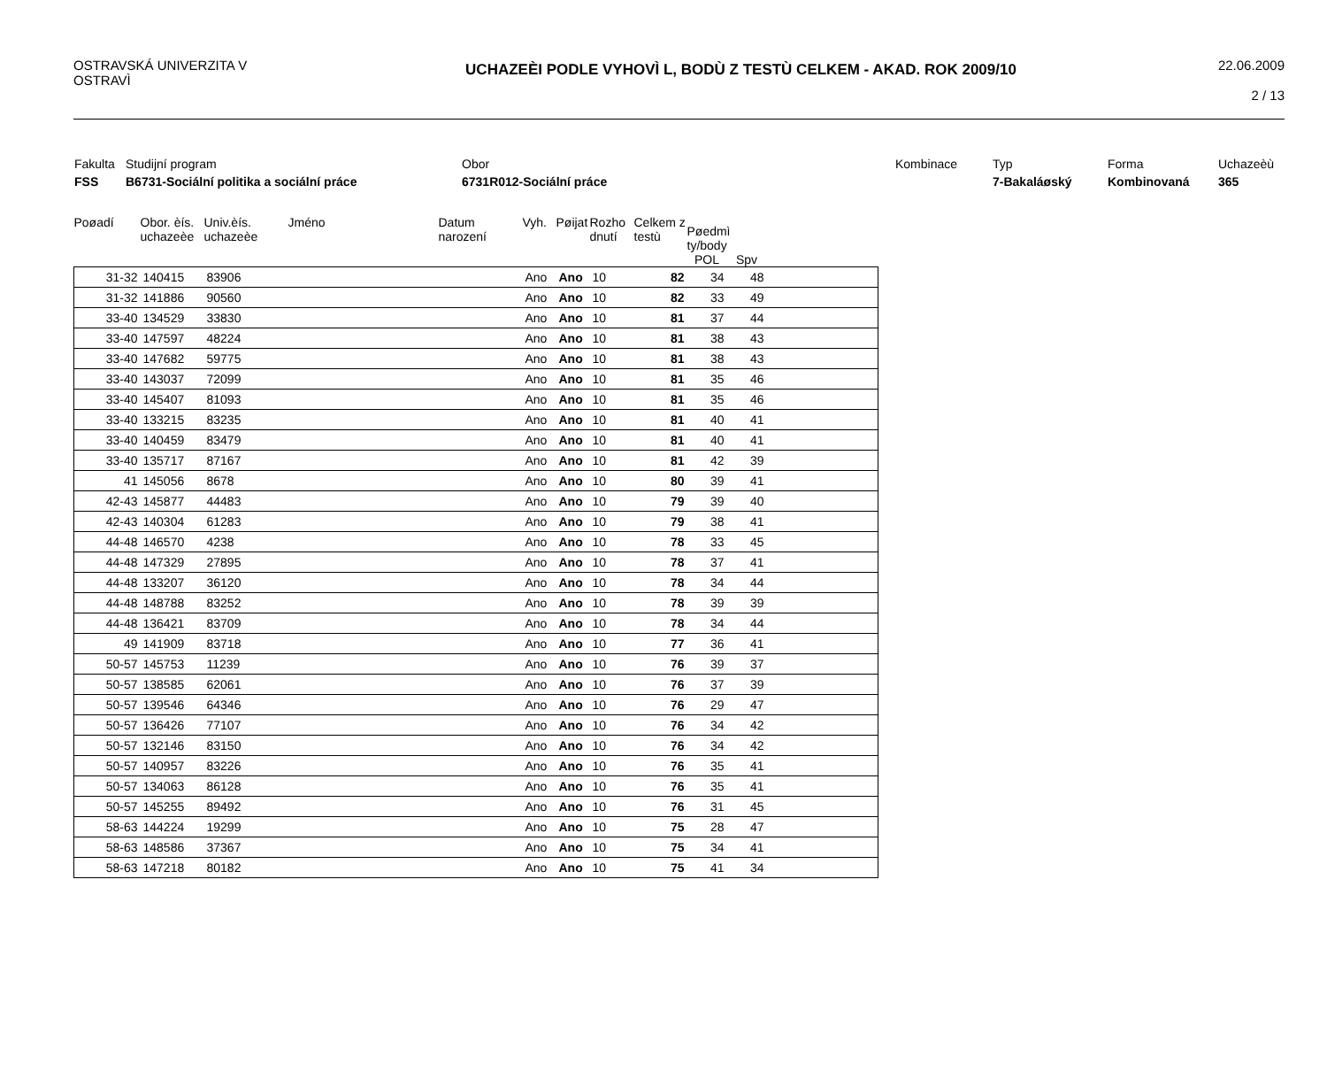OSTRAVSKÁ UNIVERZITA V OSTRAVÌ
UCHAZEÈI PODLE VYHOVÌ L, BODÙ Z TESTÙ CELKEM - AKAD. ROK 2009/10
22.06.2009
2 / 13
Fakulta
Studijní program
Obor
Kombinace
Typ
Forma
Uchazeèù
FSS
B6731-Sociální politika a sociální práce
6731R012-Sociální práce
7-Bakaláøský
Kombinovaná
365
| Poøadí | Obor. èís. uchazeèe | Univ.èís. uchazeèe | Jméno | Datum narození | Vyh. | Pøijat | Rozho dnutí | Celkem z testù | Pøedmì ty/body | | |
| | | | | | | | | | POL | Spv | |
| 31-32 | 140415 | 83906 | | | Ano | Ano | 10 | 82 | 34 | 48 | |
| 31-32 | 141886 | 90560 | | | Ano | Ano | 10 | 82 | 33 | 49 | |
| 33-40 | 134529 | 33830 | | | Ano | Ano | 10 | 81 | 37 | 44 | |
| 33-40 | 147597 | 48224 | | | Ano | Ano | 10 | 81 | 38 | 43 | |
| 33-40 | 147682 | 59775 | | | Ano | Ano | 10 | 81 | 38 | 43 | |
| 33-40 | 143037 | 72099 | | | Ano | Ano | 10 | 81 | 35 | 46 | |
| 33-40 | 145407 | 81093 | | | Ano | Ano | 10 | 81 | 35 | 46 | |
| 33-40 | 133215 | 83235 | | | Ano | Ano | 10 | 81 | 40 | 41 | |
| 33-40 | 140459 | 83479 | | | Ano | Ano | 10 | 81 | 40 | 41 | |
| 33-40 | 135717 | 87167 | | | Ano | Ano | 10 | 81 | 42 | 39 | |
| 41 | 145056 | 8678 | | | Ano | Ano | 10 | 80 | 39 | 41 | |
| 42-43 | 145877 | 44483 | | | Ano | Ano | 10 | 79 | 39 | 40 | |
| 42-43 | 140304 | 61283 | | | Ano | Ano | 10 | 79 | 38 | 41 | |
| 44-48 | 146570 | 4238 | | | Ano | Ano | 10 | 78 | 33 | 45 | |
| 44-48 | 147329 | 27895 | | | Ano | Ano | 10 | 78 | 37 | 41 | |
| 44-48 | 133207 | 36120 | | | Ano | Ano | 10 | 78 | 34 | 44 | |
| 44-48 | 148788 | 83252 | | | Ano | Ano | 10 | 78 | 39 | 39 | |
| 44-48 | 136421 | 83709 | | | Ano | Ano | 10 | 78 | 34 | 44 | |
| 49 | 141909 | 83718 | | | Ano | Ano | 10 | 77 | 36 | 41 | |
| 50-57 | 145753 | 11239 | | | Ano | Ano | 10 | 76 | 39 | 37 | |
| 50-57 | 138585 | 62061 | | | Ano | Ano | 10 | 76 | 37 | 39 | |
| 50-57 | 139546 | 64346 | | | Ano | Ano | 10 | 76 | 29 | 47 | |
| 50-57 | 136426 | 77107 | | | Ano | Ano | 10 | 76 | 34 | 42 | |
| 50-57 | 132146 | 83150 | | | Ano | Ano | 10 | 76 | 34 | 42 | |
| 50-57 | 140957 | 83226 | | | Ano | Ano | 10 | 76 | 35 | 41 | |
| 50-57 | 134063 | 86128 | | | Ano | Ano | 10 | 76 | 35 | 41 | |
| 50-57 | 145255 | 89492 | | | Ano | Ano | 10 | 76 | 31 | 45 | |
| 58-63 | 144224 | 19299 | | | Ano | Ano | 10 | 75 | 28 | 47 | |
| 58-63 | 148586 | 37367 | | | Ano | Ano | 10 | 75 | 34 | 41 | |
| 58-63 | 147218 | 80182 | | | Ano | Ano | 10 | 75 | 41 | 34 | |